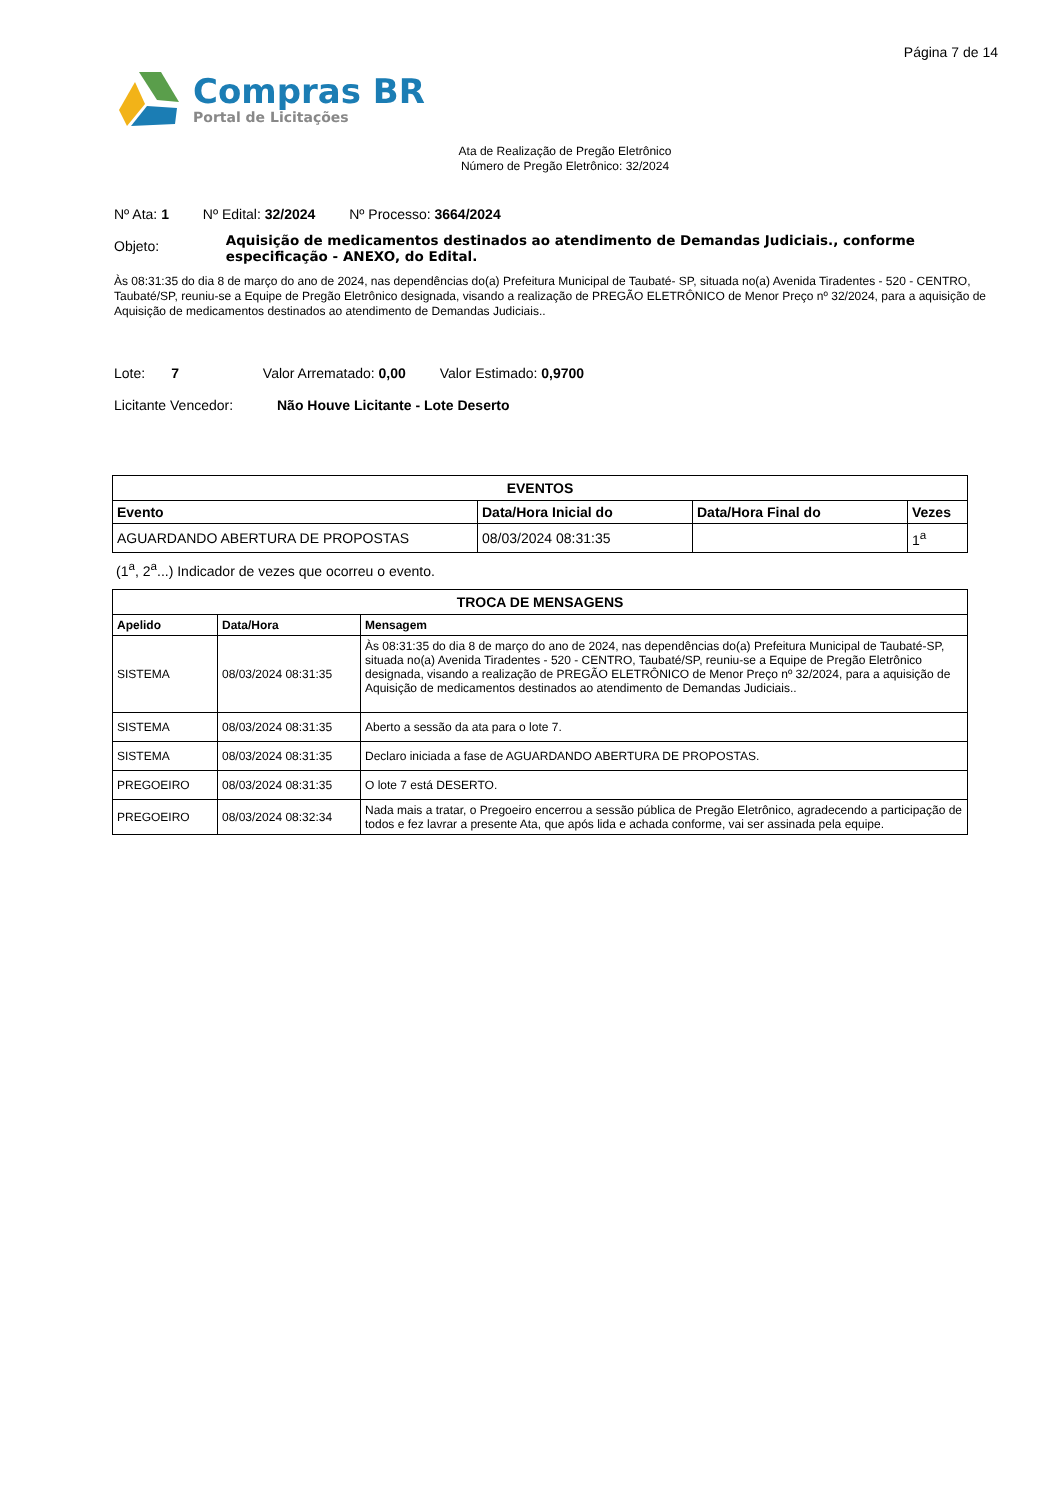Página 7 de 14
Compras BR
Portal de Licitações
Ata de Realização de Pregão Eletrônico
Número de Pregão Eletrônico: 32/2024
Nº Ata: 1 Nº Edital: 32/2024 Nº Processo: 3664/2024
Objeto:
Aquisição de medicamentos destinados ao atendimento de Demandas Judiciais., conforme especificação - ANEXO, do Edital.
Às 08:31:35 do dia 8 de março do ano de 2024, nas dependências do(a) Prefeitura Municipal de Taubaté- SP, situada no(a) Avenida Tiradentes - 520 - CENTRO, Taubaté/SP, reuniu-se a Equipe de Pregão Eletrônico designada, visando a realização de PREGÃO ELETRÔNICO de Menor Preço nº 32/2024, para a aquisição de Aquisição de medicamentos destinados ao atendimento de Demandas Judiciais..
Lote: 7 Valor Arrematado: 0,00 Valor Estimado: 0,9700
Licitante Vencedor: Não Houve Licitante - Lote Deserto
EVENTOS
| Evento | Data/Hora Inicial do | Data/Hora Final do | Vezes |
| --- | --- | --- | --- |
| AGUARDANDO ABERTURA DE PROPOSTAS | 08/03/2024 08:31:35 | | 1<sup>a</sup> |
(1<sup>a</sup>, 2<sup>a</sup>...) Indicador de vezes que ocorreu o evento.
TROCA DE MENSAGENS
| Apelido | Data/Hora | Mensagem |
| --- | --- | --- |
| SISTEMA | 08/03/2024 08:31:35 | Às 08:31:35 do dia 8 de março do ano de 2024, nas dependências do(a) Prefeitura Municipal de Taubaté-SP, situada no(a) Avenida Tiradentes - 520 - CENTRO, Taubaté/SP, reuniu-se a Equipe de Pregão Eletrônico designada, visando a realização de PREGÃO ELETRÔNICO de Menor Preço nº 32/2024, para a aquisição de Aquisição de medicamentos destinados ao atendimento de Demandas Judiciais.. |
| SISTEMA | 08/03/2024 08:31:35 | Aberto a sessão da ata para o lote 7. |
| SISTEMA | 08/03/2024 08:31:35 | Declaro iniciada a fase de AGUARDANDO ABERTURA DE PROPOSTAS. |
| PREGOEIRO | 08/03/2024 08:31:35 | O lote 7 está DESERTO. |
| PREGOEIRO | 08/03/2024 08:32:34 | Nada mais a tratar, o Pregoeiro encerrou a sessão pública de Pregão Eletrônico, agradecendo a participação de todos e fez lavrar a presente Ata, que após lida e achada conforme, vai ser assinada pela equipe. |